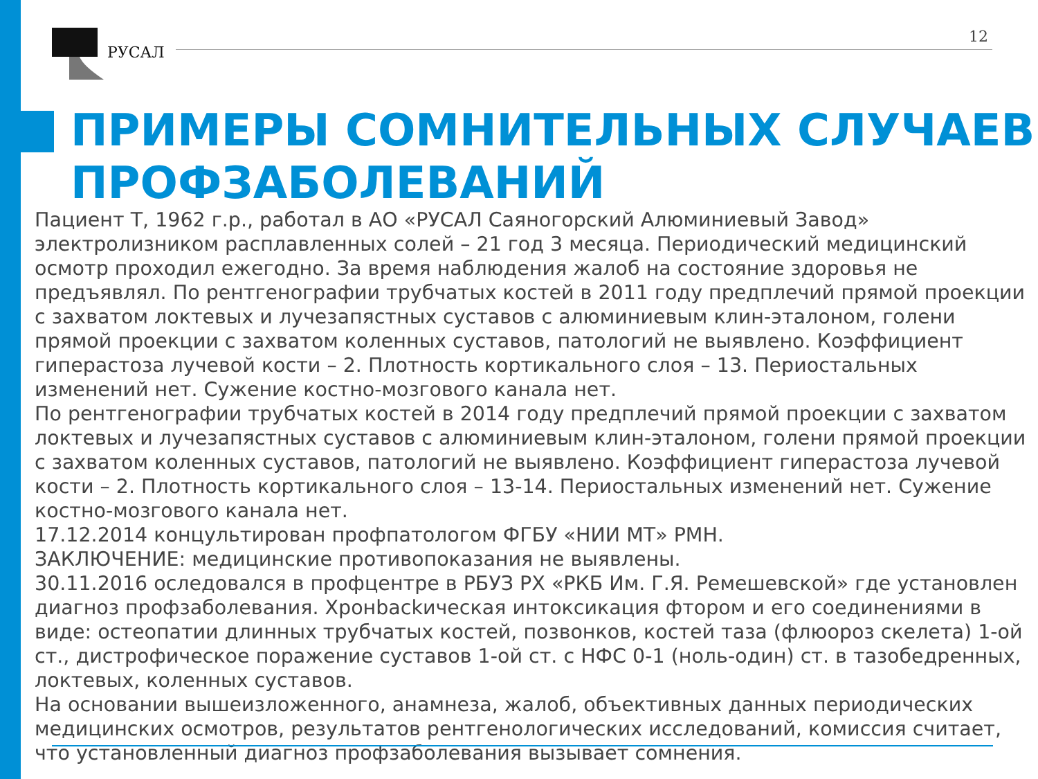РУСАЛ
12
ПРИМЕРЫ СОМНИТЕЛЬНЫХ СЛУЧАЕВ
ПРОФЗАБОЛЕВАНИЙ
Пациент Т, 1962 г.р., работал в АО «РУСАЛ Саяногорский Алюминиевый Завод» электролизником расплавленных солей – 21 год 3 месяца. Периодический медицинский осмотр проходил ежегодно. За время наблюдения жалоб на состояние здоровья не предъявлял. По рентгенографии трубчатых костей в 2011 году предплечий прямой проекции с захватом локтевых и лучезапястных суставов с алюминиевым клин-эталоном, голени прямой проекции с захватом коленных суставов, патологий не выявлено. Коэффициент гиперастоза лучевой кости – 2. Плотность кортикального слоя – 13. Периостальных изменений нет. Сужение костно-мозгового канала нет.
По рентгенографии трубчатых костей в 2014 году предплечий прямой проекции с захватом локтевых и лучезапястных суставов с алюминиевым клин-эталоном, голени прямой проекции с захватом коленных суставов, патологий не выявлено. Коэффициент гиперастоза лучевой кости – 2. Плотность кортикального слоя – 13-14. Периостальных изменений нет. Сужение костно-мозгового канала нет.
17.12.2014 концультирован профпатологом ФГБУ «НИИ МТ» РМН.
ЗАКЛЮЧЕНИЕ: медицинские противопоказания не выявлены.
30.11.2016 оследовался в профцентре в РБУЗ РХ «РКБ Им. Г.Я. Ремешевской» где установлен диагноз профзаболевания. Хронbackическая интоксикация фтором и его соединениями в виде: остеопатии длинных трубчатых костей, позвонков, костей таза (флюороз скелета) 1-ой ст., дистрофическое поражение суставов 1-ой ст. с НФС 0-1 (ноль-один) ст. в тазобедренных, локтевых, коленных суставов.
На основании вышеизложенного, анамнеза, жалоб, объективных данных периодических медицинских осмотров, результатов рентгенологических исследований, комиссия считает, что установленный диагноз профзаболевания вызывает сомнения.